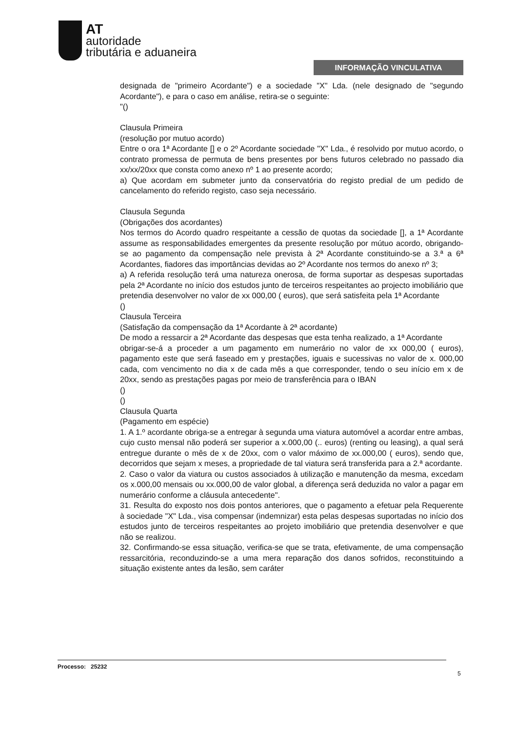AT
autoridade
tributária e aduaneira
INFORMAÇÃO VINCULATIVA
designada de "primeiro Acordante") e a sociedade "X" Lda. (nele designado de "segundo Acordante"), e para o caso em análise, retira-se o seguinte:
"()
Clausula Primeira
(resolução por mutuo acordo)
Entre o ora 1ª Acordante [] e o 2º Acordante sociedade "X" Lda., é resolvido por mutuo acordo, o contrato promessa de permuta de bens presentes por bens futuros celebrado no passado dia xx/xx/20xx que consta como anexo nº 1 ao presente acordo;
a) Que acordam em submeter junto da conservatória do registo predial de um pedido de cancelamento do referido registo, caso seja necessário.
Clausula Segunda
(Obrigações dos acordantes)
Nos termos do Acordo quadro respeitante a cessão de quotas da sociedade [], a 1ª Acordante assume as responsabilidades emergentes da presente resolução por mútuo acordo, obrigando-se ao pagamento da compensação nele prevista à 2ª Acordante constituindo-se a 3.ª a 6ª Acordantes, fiadores das importâncias devidas ao 2º Acordante nos termos do anexo nº 3;
a) A referida resolução terá uma natureza onerosa, de forma suportar as despesas suportadas pela 2ª Acordante no início dos estudos junto de terceiros respeitantes ao projecto imobiliário que pretendia desenvolver no valor de xx 000,00 ( euros), que será satisfeita pela 1ª Acordante
()
Clausula Terceira
(Satisfação da compensação da 1ª Acordante à 2ª acordante)
De modo a ressarcir a 2ª Acordante das despesas que esta tenha realizado, a 1ª Acordante
obrigar-se-á a proceder a um pagamento em numerário no valor de xx 000,00 ( euros), pagamento este que será faseado em y prestações, iguais e sucessivas no valor de x. 000,00 cada, com vencimento no dia x de cada mês a que corresponder, tendo o seu início em x de 20xx, sendo as prestações pagas por meio de transferência para o IBAN
()
()
Clausula Quarta
(Pagamento em espécie)
1. A 1.º acordante obriga-se a entregar à segunda uma viatura automóvel a acordar entre ambas, cujo custo mensal não poderá ser superior a x.000,00 (.. euros) (renting ou leasing), a qual será entregue durante o mês de x de 20xx, com o valor máximo de xx.000,00 ( euros), sendo que, decorridos que sejam x meses, a propriedade de tal viatura será transferida para a 2.ª acordante.
2. Caso o valor da viatura ou custos associados à utilização e manutenção da mesma, excedam os x.000,00 mensais ou xx.000,00 de valor global, a diferença será deduzida no valor a pagar em numerário conforme a cláusula antecedente".
31. Resulta do exposto nos dois pontos anteriores, que o pagamento a efetuar pela Requerente à sociedade "X" Lda., visa compensar (indemnizar) esta pelas despesas suportadas no início dos estudos junto de terceiros respeitantes ao projeto imobiliário que pretendia desenvolver e que não se realizou.
32. Confirmando-se essa situação, verifica-se que se trata, efetivamente, de uma compensação ressarcitória, reconduzindo-se a uma mera reparação dos danos sofridos, reconstituindo a situação existente antes da lesão, sem caráter
Processo: 25232
5